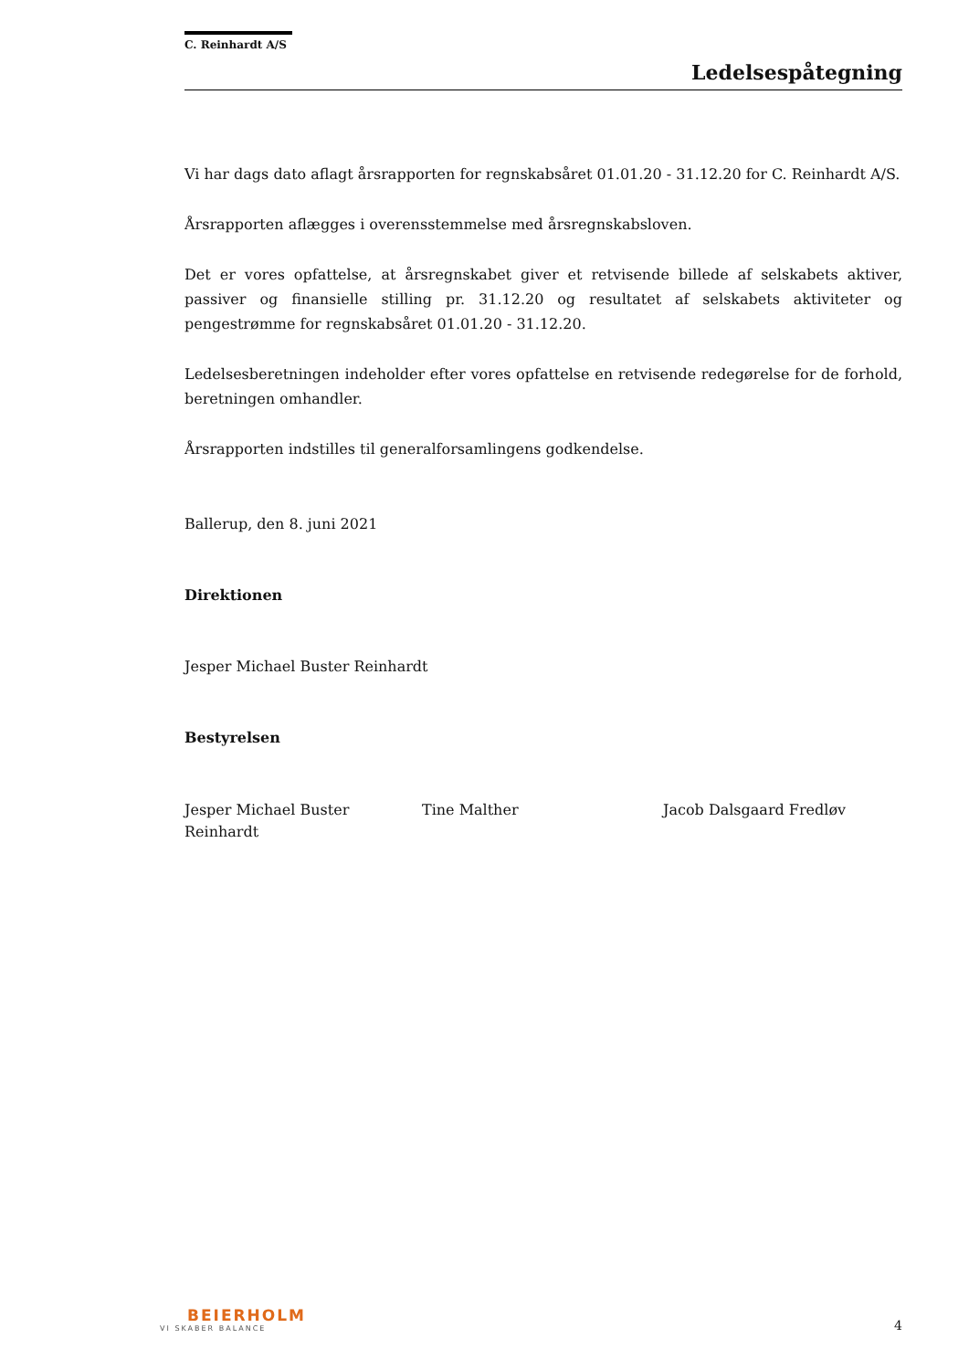C. Reinhardt A/S
Ledelsespåtegning
Vi har dags dato aflagt årsrapporten for regnskabsåret 01.01.20 - 31.12.20 for C. Reinhardt A/S.
Årsrapporten aflægges i overensstemmelse med årsregnskabsloven.
Det er vores opfattelse, at årsregnskabet giver et retvisende billede af selskabets aktiver, passiver og finansielle stilling pr. 31.12.20 og resultatet af selskabets aktiviteter og pengestrømme for regnskabsåret 01.01.20 - 31.12.20.
Ledelsesberetningen indeholder efter vores opfattelse en retvisende redegørelse for de forhold, beretningen omhandler.
Årsrapporten indstilles til generalforsamlingens godkendelse.
Ballerup, den 8. juni 2021
Direktionen
Jesper Michael Buster Reinhardt
Bestyrelsen
Jesper Michael Buster
Reinhardt
Tine Malther Jacob Dalsgaard Fredløv
BEIERHOLM
VI SKABER BALANCE
4